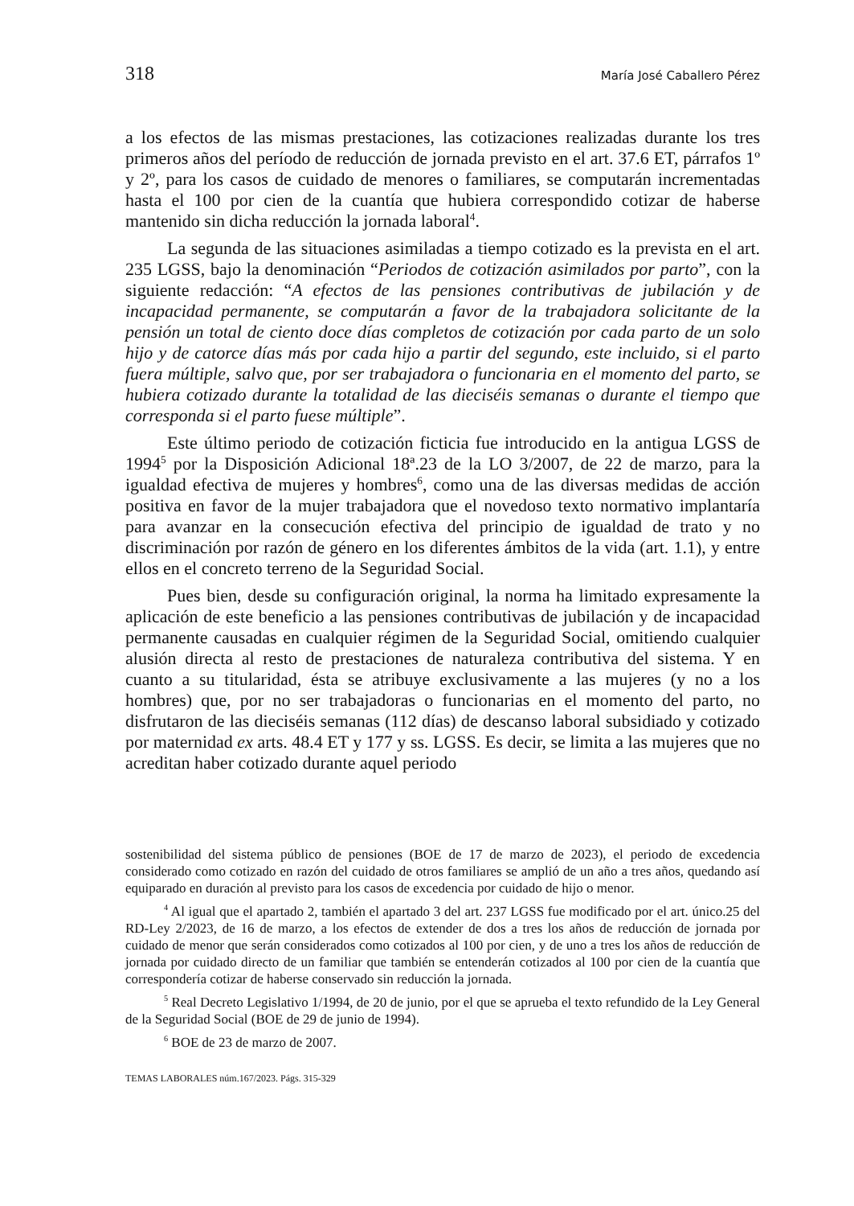318 María José Caballero Pérez
a los efectos de las mismas prestaciones, las cotizaciones realizadas durante los tres primeros años del período de reducción de jornada previsto en el art. 37.6 ET, párrafos 1º y 2º, para los casos de cuidado de menores o familiares, se computarán incrementadas hasta el 100 por cien de la cuantía que hubiera correspondido cotizar de haberse mantenido sin dicha reducción la jornada laboral<sup>4</sup>.
La segunda de las situaciones asimiladas a tiempo cotizado es la prevista en el art. 235 LGSS, bajo la denominación “Periodos de cotización asimilados por parto”, con la siguiente redacción: “A efectos de las pensiones contributivas de jubilación y de incapacidad permanente, se computarán a favor de la trabajadora solicitante de la pensión un total de ciento doce días completos de cotización por cada parto de un solo hijo y de catorce días más por cada hijo a partir del segundo, este incluido, si el parto fuera múltiple, salvo que, por ser trabajadora o funcionaria en el momento del parto, se hubiera cotizado durante la totalidad de las dieciséis semanas o durante el tiempo que corresponda si el parto fuese múltiple”.
Este último periodo de cotización ficticia fue introducido en la antigua LGSS de 1994<sup>5</sup> por la Disposición Adicional 18ª.23 de la LO 3/2007, de 22 de marzo, para la igualdad efectiva de mujeres y hombres<sup>6</sup>, como una de las diversas medidas de acción positiva en favor de la mujer trabajadora que el novedoso texto normativo implantaría para avanzar en la consecución efectiva del principio de igualdad de trato y no discriminación por razón de género en los diferentes ámbitos de la vida (art. 1.1), y entre ellos en el concreto terreno de la Seguridad Social.
Pues bien, desde su configuración original, la norma ha limitado expresamente la aplicación de este beneficio a las pensiones contributivas de jubilación y de incapacidad permanente causadas en cualquier régimen de la Seguridad Social, omitiendo cualquier alusión directa al resto de prestaciones de naturaleza contributiva del sistema. Y en cuanto a su titularidad, ésta se atribuye exclusivamente a las mujeres (y no a los hombres) que, por no ser trabajadoras o funcionarias en el momento del parto, no disfrutaron de las dieciséis semanas (112 días) de descanso laboral subsidiado y cotizado por maternidad ex arts. 48.4 ET y 177 y ss. LGSS. Es decir, se limita a las mujeres que no acreditan haber cotizado durante aquel periodo
sostenibilidad del sistema público de pensiones (BOE de 17 de marzo de 2023), el periodo de excedencia considerado como cotizado en razón del cuidado de otros familiares se amplió de un año a tres años, quedando así equiparado en duración al previsto para los casos de excedencia por cuidado de hijo o menor.
<sup>4</sup> Al igual que el apartado 2, también el apartado 3 del art. 237 LGSS fue modificado por el art. único.25 del RD-Ley 2/2023, de 16 de marzo, a los efectos de extender de dos a tres los años de reducción de jornada por cuidado de menor que serán considerados como cotizados al 100 por cien, y de uno a tres los años de reducción de jornada por cuidado directo de un familiar que también se entenderán cotizados al 100 por cien de la cuantía que correspondería cotizar de haberse conservado sin reducción la jornada.
<sup>5</sup> Real Decreto Legislativo 1/1994, de 20 de junio, por el que se aprueba el texto refundido de la Ley General de la Seguridad Social (BOE de 29 de junio de 1994).
<sup>6</sup> BOE de 23 de marzo de 2007.
TEMAS LABORALES núm.167/2023. Págs. 315-329